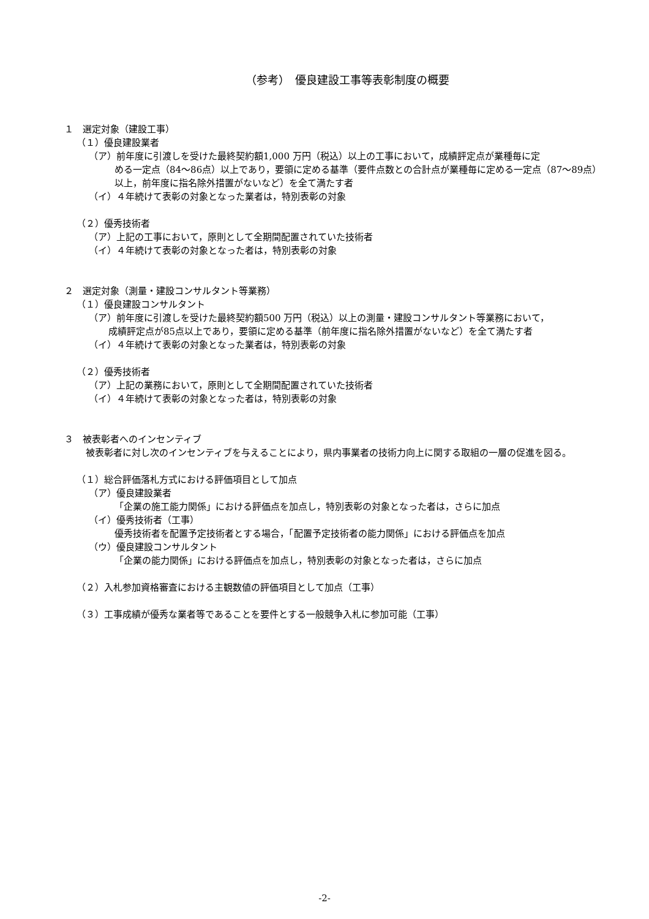（参考）　優良建設工事等表彰制度の概要
１　選定対象（建設工事）
（１）優良建設業者
（ア）前年度に引渡しを受けた最終契約額1,000 万円（税込）以上の工事において，成績評定点が業種毎に定
める一定点（84～86点）以上であり，要領に定める基準（要件点数との合計点が業種毎に定める一定点（87～89点）以上，前年度に指名除外措置がないなど）を全て満たす者
（イ）４年続けて表彰の対象となった業者は，特別表彰の対象
（２）優秀技術者
（ア）上記の工事において，原則として全期間配置されていた技術者
（イ）４年続けて表彰の対象となった者は，特別表彰の対象
２　選定対象（測量・建設コンサルタント等業務）
（１）優良建設コンサルタント
（ア）前年度に引渡しを受けた最終契約額500 万円（税込）以上の測量・建設コンサルタント等業務において，
成績評定点が85点以上であり，要領に定める基準（前年度に指名除外措置がないなど）を全て満たす者
（イ）４年続けて表彰の対象となった業者は，特別表彰の対象
（２）優秀技術者
（ア）上記の業務において，原則として全期間配置されていた技術者
（イ）４年続けて表彰の対象となった者は，特別表彰の対象
３　被表彰者へのインセンティブ
　被表彰者に対し次のインセンティブを与えることにより，県内事業者の技術力向上に関する取組の一層の促進を図る。
（１）総合評価落札方式における評価項目として加点
（ア）優良建設業者
「企業の施工能力関係」における評価点を加点し，特別表彰の対象となった者は，さらに加点
（イ）優秀技術者（工事）
優秀技術者を配置予定技術者とする場合，「配置予定技術者の能力関係」における評価点を加点
（ウ）優良建設コンサルタント
「企業の能力関係」における評価点を加点し，特別表彰の対象となった者は，さらに加点
（２）入札参加資格審査における主観数値の評価項目として加点（工事）
（３）工事成績が優秀な業者等であることを要件とする一般競争入札に参加可能（工事）
-2-